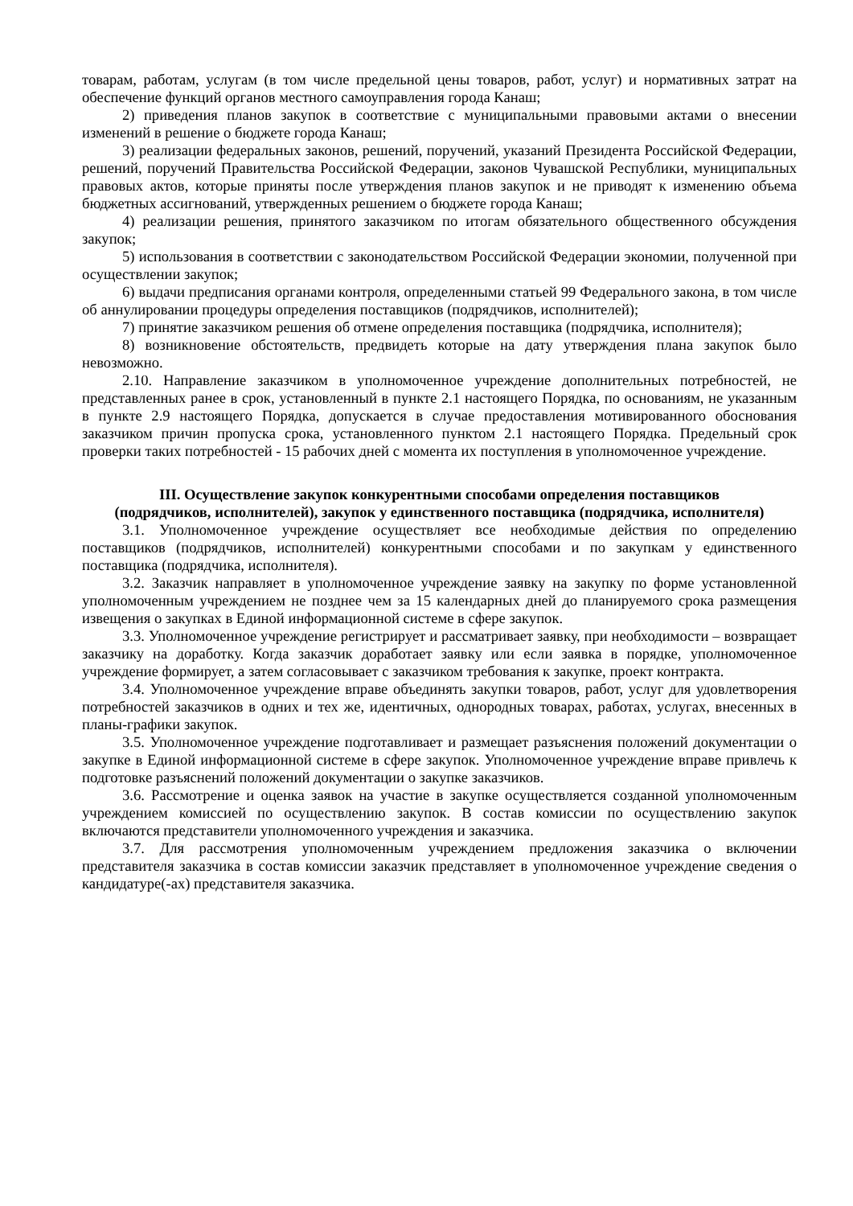товарам, работам, услугам (в том числе предельной цены товаров, работ, услуг) и нормативных затрат на обеспечение функций органов местного самоуправления города Канаш;
2) приведения планов закупок в соответствие с муниципальными правовыми актами о внесении изменений в решение о бюджете города Канаш;
3) реализации федеральных законов, решений, поручений, указаний Президента Российской Федерации, решений, поручений Правительства Российской Федерации, законов Чувашской Республики, муниципальных правовых актов, которые приняты после утверждения планов закупок и не приводят к изменению объема бюджетных ассигнований, утвержденных решением о бюджете города Канаш;
4) реализации решения, принятого заказчиком по итогам обязательного общественного обсуждения закупок;
5) использования в соответствии с законодательством Российской Федерации экономии, полученной при осуществлении закупок;
6) выдачи предписания органами контроля, определенными статьей 99 Федерального закона, в том числе об аннулировании процедуры определения поставщиков (подрядчиков, исполнителей);
7) принятие заказчиком решения об отмене определения поставщика (подрядчика, исполнителя);
8) возникновение обстоятельств, предвидеть которые на дату утверждения плана закупок было невозможно.
2.10. Направление заказчиком в уполномоченное учреждение дополнительных потребностей, не представленных ранее в срок, установленный в пункте 2.1 настоящего Порядка, по основаниям, не указанным в пункте 2.9 настоящего Порядка, допускается в случае предоставления мотивированного обоснования заказчиком причин пропуска срока, установленного пунктом 2.1 настоящего Порядка. Предельный срок проверки таких потребностей - 15 рабочих дней с момента их поступления в уполномоченное учреждение.
III. Осуществление закупок конкурентными способами определения поставщиков (подрядчиков, исполнителей), закупок у единственного поставщика (подрядчика, исполнителя)
3.1. Уполномоченное учреждение осуществляет все необходимые действия по определению поставщиков (подрядчиков, исполнителей) конкурентными способами и по закупкам у единственного поставщика (подрядчика, исполнителя).
3.2. Заказчик направляет в уполномоченное учреждение заявку на закупку по форме установленной уполномоченным учреждением не позднее чем за 15 календарных дней до планируемого срока размещения извещения о закупках в Единой информационной системе в сфере закупок.
3.3. Уполномоченное учреждение регистрирует и рассматривает заявку, при необходимости – возвращает заказчику на доработку. Когда заказчик доработает заявку или если заявка в порядке, уполномоченное учреждение формирует, а затем согласовывает с заказчиком требования к закупке, проект контракта.
3.4. Уполномоченное учреждение вправе объединять закупки товаров, работ, услуг для удовлетворения потребностей заказчиков в одних и тех же, идентичных, однородных товарах, работах, услугах, внесенных в планы-графики закупок.
3.5. Уполномоченное учреждение подготавливает и размещает разъяснения положений документации о закупке в Единой информационной системе в сфере закупок. Уполномоченное учреждение вправе привлечь к подготовке разъяснений положений документации о закупке заказчиков.
3.6. Рассмотрение и оценка заявок на участие в закупке осуществляется созданной уполномоченным учреждением комиссией по осуществлению закупок. В состав комиссии по осуществлению закупок включаются представители уполномоченного учреждения и заказчика.
3.7. Для рассмотрения уполномоченным учреждением предложения заказчика о включении представителя заказчика в состав комиссии заказчик представляет в уполномоченное учреждение сведения о кандидатуре(-ах) представителя заказчика.